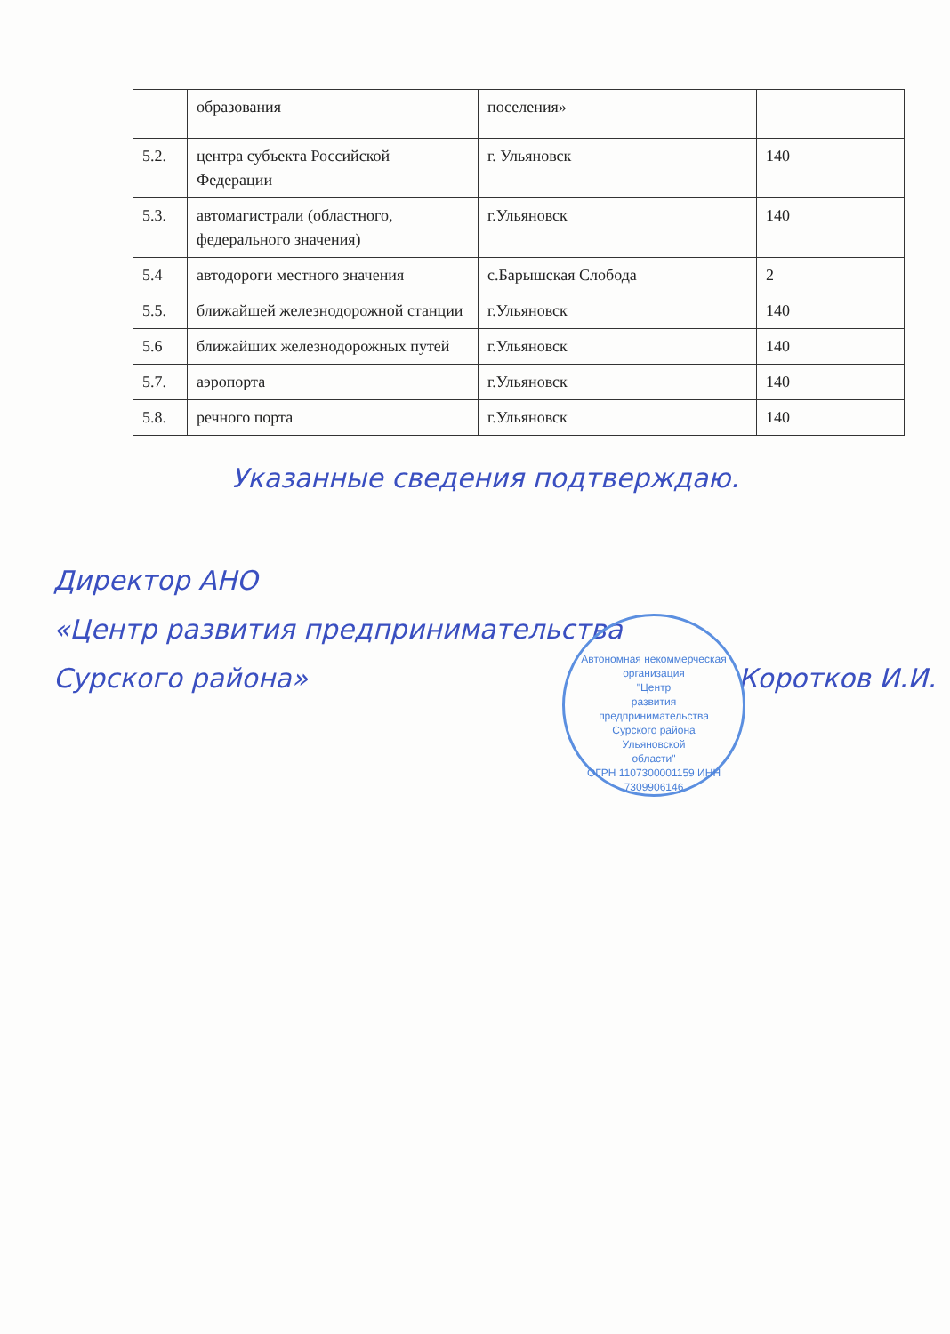| | образования | поселения» | |
| 5.2. | центра субъекта Российской Федерации | г. Ульяновск | 140 |
| 5.3. | автомагистрали (областного, федерального значения) | г.Ульяновск | 140 |
| 5.4 | автодороги местного значения | с.Барышская Слобода | 2 |
| 5.5. | ближайшей железнодорожной станции | г.Ульяновск | 140 |
| 5.6 | ближайших железнодорожных путей | г.Ульяновск | 140 |
| 5.7. | аэропорта | г.Ульяновск | 140 |
| 5.8. | речного порта | г.Ульяновск | 140 |
Указанные сведения подтверждаю.
Директор АНО
«Центр развития предпринимательства
Сурского района»
Коротков И.И.
Автономная некоммерческая организация
"Центр
развития
предпринимательства
Сурского района
Ульяновской
области"
ОГРН 1107300001159 ИНН 7309906146